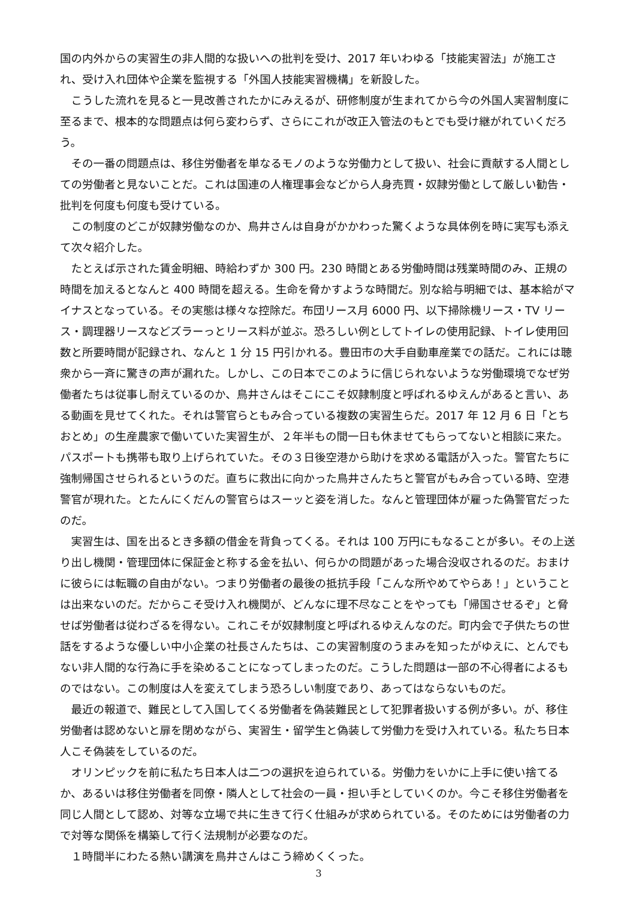国の内外からの実習生の非人間的な扱いへの批判を受け、2017 年いわゆる「技能実習法」が施工され、受け入れ団体や企業を監視する「外国人技能実習機構」を新設した。
こうした流れを見ると一見改善されたかにみえるが、研修制度が生まれてから今の外国人実習制度に至るまで、根本的な問題点は何ら変わらず、さらにこれが改正入管法のもとでも受け継がれていくだろう。
その一番の問題点は、移住労働者を単なるモノのような労働力として扱い、社会に貢献する人間としての労働者と見ないことだ。これは国連の人権理事会などから人身売買・奴隷労働として厳しい勧告・批判を何度も何度も受けている。
この制度のどこが奴隷労働なのか、鳥井さんは自身がかかわった驚くような具体例を時に実写も添えて次々紹介した。
たとえば示された賃金明細、時給わずか 300 円。230 時間とある労働時間は残業時間のみ、正規の時間を加えるとなんと 400 時間を超える。生命を脅かすような時間だ。別な給与明細では、基本給がマイナスとなっている。その実態は様々な控除だ。布団リース月 6000 円、以下掃除機リース・TV リース・調理器リースなどズラーっとリース料が並ぶ。恐ろしい例としてトイレの使用記録、トイレ使用回数と所要時間が記録され、なんと 1 分 15 円引かれる。豊田市の大手自動車産業での話だ。これには聴衆から一斉に驚きの声が漏れた。しかし、この日本でこのように信じられないような労働環境でなぜ労働者たちは従事し耐えているのか、鳥井さんはそこにこそ奴隷制度と呼ばれるゆえんがあると言い、ある動画を見せてくれた。それは警官らともみ合っている複数の実習生らだ。2017 年 12 月 6 日「とちおとめ」の生産農家で働いていた実習生が、２年半もの間一日も休ませてもらってないと相談に来た。パスポートも携帯も取り上げられていた。その３日後空港から助けを求める電話が入った。警官たちに強制帰国させられるというのだ。直ちに救出に向かった鳥井さんたちと警官がもみ合っている時、空港警官が現れた。とたんにくだんの警官らはスーッと姿を消した。なんと管理団体が雇った偽警官だったのだ。
実習生は、国を出るとき多額の借金を背負ってくる。それは 100 万円にもなることが多い。その上送り出し機関・管理団体に保証金と称する金を払い、何らかの問題があった場合没収されるのだ。おまけに彼らには転職の自由がない。つまり労働者の最後の抵抗手段「こんな所やめてやらあ！」ということは出来ないのだ。だからこそ受け入れ機関が、どんなに理不尽なことをやっても「帰国させるぞ」と脅せば労働者は従わざるを得ない。これこそが奴隷制度と呼ばれるゆえんなのだ。町内会で子供たちの世話をするような優しい中小企業の社長さんたちは、この実習制度のうまみを知ったがゆえに、とんでもない非人間的な行為に手を染めることになってしまったのだ。こうした問題は一部の不心得者によるものではない。この制度は人を変えてしまう恐ろしい制度であり、あってはならないものだ。
最近の報道で、難民として入国してくる労働者を偽装難民として犯罪者扱いする例が多い。が、移住労働者は認めないと扉を閉めながら、実習生・留学生と偽装して労働力を受け入れている。私たち日本人こそ偽装をしているのだ。
オリンピックを前に私たち日本人は二つの選択を迫られている。労働力をいかに上手に使い捨てるか、あるいは移住労働者を同僚・隣人として社会の一員・担い手としていくのか。今こそ移住労働者を同じ人間として認め、対等な立場で共に生きて行く仕組みが求められている。そのためには労働者の力で対等な関係を構築して行く法規制が必要なのだ。
１時間半にわたる熱い講演を鳥井さんはこう締めくくった。
3